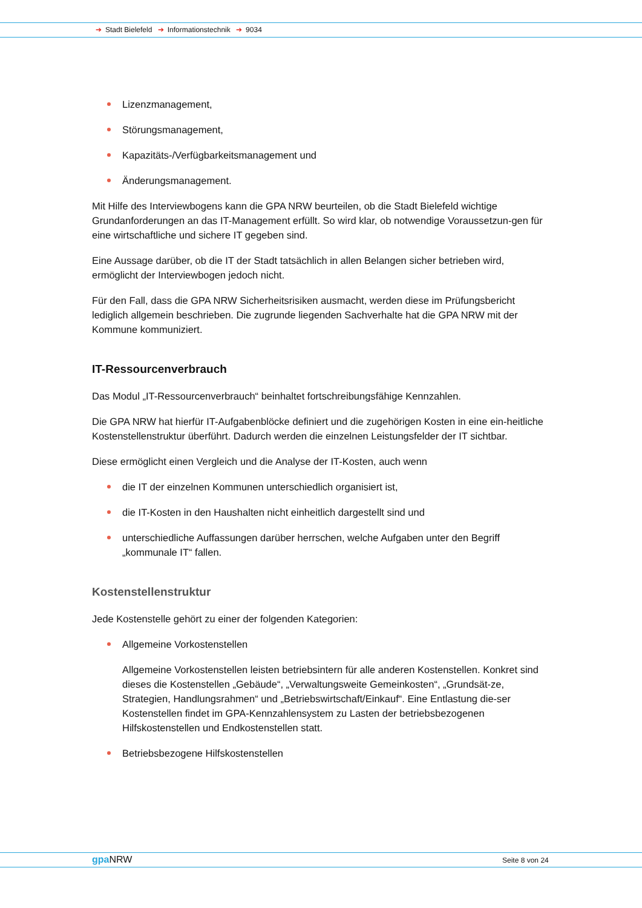➔ Stadt Bielefeld ➔ Informationstechnik ➔ 9034
Lizenzmanagement,
Störungsmanagement,
Kapazitäts-/Verfügbarkeitsmanagement und
Änderungsmanagement.
Mit Hilfe des Interviewbogens kann die GPA NRW beurteilen, ob die Stadt Bielefeld wichtige Grundanforderungen an das IT-Management erfüllt. So wird klar, ob notwendige Voraussetzun-gen für eine wirtschaftliche und sichere IT gegeben sind.
Eine Aussage darüber, ob die IT der Stadt tatsächlich in allen Belangen sicher betrieben wird, ermöglicht der Interviewbogen jedoch nicht.
Für den Fall, dass die GPA NRW Sicherheitsrisiken ausmacht, werden diese im Prüfungsbericht lediglich allgemein beschrieben. Die zugrunde liegenden Sachverhalte hat die GPA NRW mit der Kommune kommuniziert.
IT-Ressourcenverbrauch
Das Modul „IT-Ressourcenverbrauch“ beinhaltet fortschreibungsfähige Kennzahlen.
Die GPA NRW hat hierfür IT-Aufgabenblöcke definiert und die zugehörigen Kosten in eine ein-heitliche Kostenstellenstruktur überführt. Dadurch werden die einzelnen Leistungsfelder der IT sichtbar.
Diese ermöglicht einen Vergleich und die Analyse der IT-Kosten, auch wenn
die IT der einzelnen Kommunen unterschiedlich organisiert ist,
die IT-Kosten in den Haushalten nicht einheitlich dargestellt sind und
unterschiedliche Auffassungen darüber herrschen, welche Aufgaben unter den Begriff „kommunale IT“ fallen.
Kostenstellenstruktur
Jede Kostenstelle gehört zu einer der folgenden Kategorien:
Allgemeine Vorkostenstellen
Allgemeine Vorkostenstellen leisten betriebsintern für alle anderen Kostenstellen. Konkret sind dieses die Kostenstellen „Gebäude“, „Verwaltungsweite Gemeinkosten“, „Grundsät-ze, Strategien, Handlungsrahmen“ und „Betriebswirtschaft/Einkauf“. Eine Entlastung die-ser Kostenstellen findet im GPA-Kennzahlensystem zu Lasten der betriebsbezogenen Hilfskostenstellen und Endkostenstellen statt.
Betriebsbezogene Hilfskostenstellen
gpa NRW Seite 8 von 24